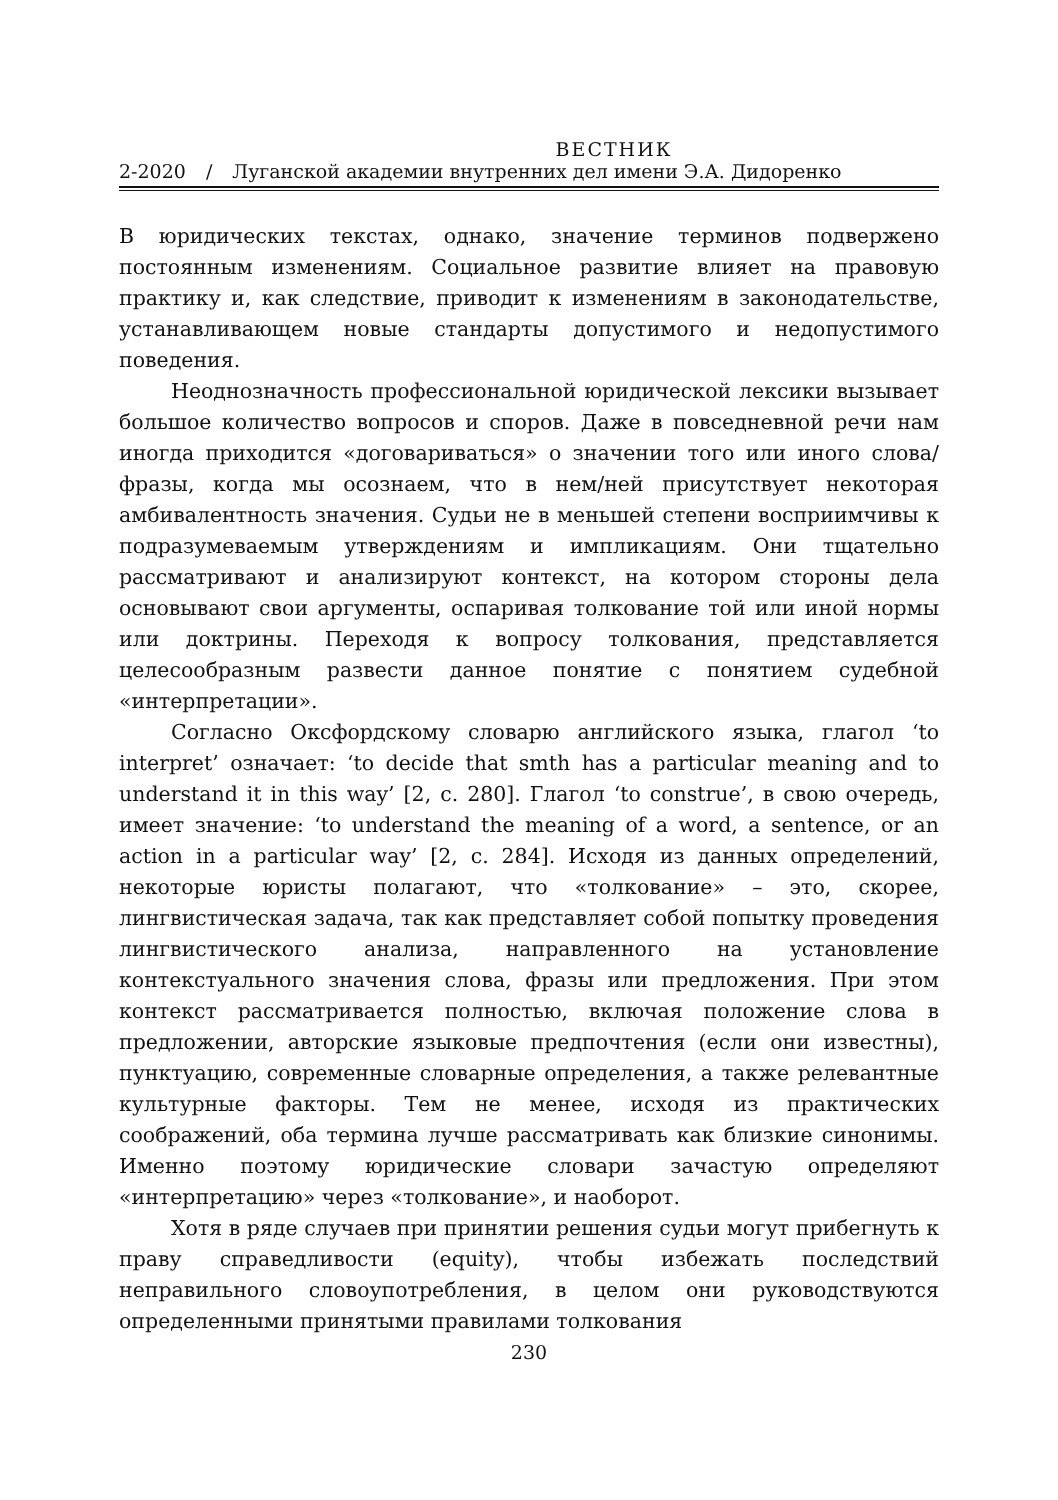ВЕСТНИК
2-2020 / Луганской академии внутренних дел имени Э.А. Дидоренко
В юридических текстах, однако, значение терминов подвержено постоянным изменениям. Социальное развитие влияет на правовую практику и, как следствие, приводит к изменениям в законодательстве, устанавливающем новые стандарты допустимого и недопустимого поведения.
Неоднозначность профессиональной юридической лексики вызывает большое количество вопросов и споров. Даже в повседневной речи нам иногда приходится «договариваться» о значении того или иного слова/фразы, когда мы осознаем, что в нем/ней присутствует некоторая амбивалентность значения. Судьи не в меньшей степени восприимчивы к подразумеваемым утверждениям и импликациям. Они тщательно рассматривают и анализируют контекст, на котором стороны дела основывают свои аргументы, оспаривая толкование той или иной нормы или доктрины. Переходя к вопросу толкования, представляется целесообразным развести данное понятие с понятием судебной «интерпретации».
Согласно Оксфордскому словарю английского языка, глагол ‘to interpret’ означает: ‘to decide that smth has a particular meaning and to understand it in this way’ [2, с. 280]. Глагол ‘to construe’, в свою очередь, имеет значение: ‘to understand the meaning of a word, a sentence, or an action in a particular way’ [2, с. 284]. Исходя из данных определений, некоторые юристы полагают, что «толкование» – это, скорее, лингвистическая задача, так как представляет собой попытку проведения лингвистического анализа, направленного на установление контекстуального значения слова, фразы или предложения. При этом контекст рассматривается полностью, включая положение слова в предложении, авторские языковые предпочтения (если они известны), пунктуацию, современные словарные определения, а также релевантные культурные факторы. Тем не менее, исходя из практических соображений, оба термина лучше рассматривать как близкие синонимы. Именно поэтому юридические словари зачастую определяют «интерпретацию» через «толкование», и наоборот.
Хотя в ряде случаев при принятии решения судьи могут прибегнуть к праву справедливости (equity), чтобы избежать последствий неправильного словоупотребления, в целом они руководствуются определенными принятыми правилами толкования
230